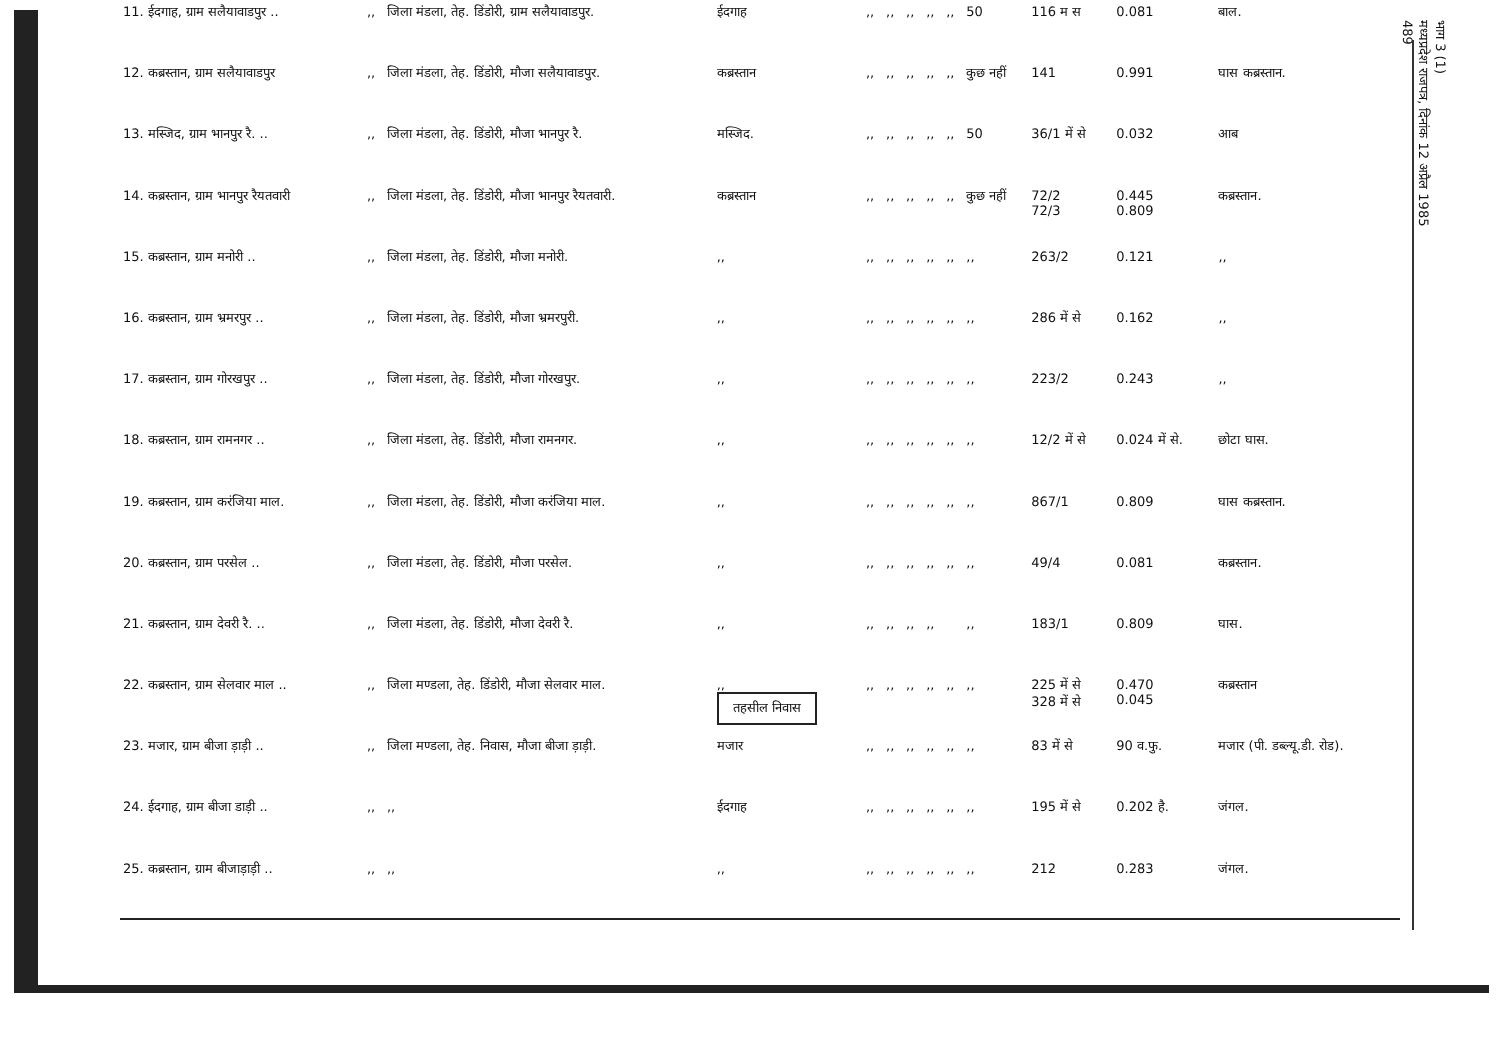| 11. ईदगाह, ग्राम सलैयावाडपुर .. | ,, | जिला मंडला, तेह. डिंडोरी, ग्राम सलैयावाडपुर. | ईदगाह | ,, | ,, | ,, | ,, | ,, | 50 | 116 म स | 0.081 | बाल. |
| 12. कब्रस्तान, ग्राम सलैयावाडपुर | ,, | जिला मंडला, तेह. डिंडोरी, मौजा सलैयावाडपुर. | कब्रस्तान | ,, | ,, | ,, | ,, | ,, | कुछ नहीं | 141 | 0.991 | घास कब्रस्तान. |
| 13. मस्जिद, ग्राम भानपुर रै. .. | ,, | जिला मंडला, तेह. डिंडोरी, मौजा भानपुर रै. | मस्जिद. | ,, | ,, | ,, | ,, | ,, | 50 | 36/1 में से | 0.032 | आब |
| 14. कब्रस्तान, ग्राम भानपुर रैयतवारी | ,, | जिला मंडला, तेह. डिंडोरी, मौजा भानपुर रैयतवारी. | कब्रस्तान | ,, | ,, | ,, | ,, | ,, | कुछ नहीं | 72/2 72/3 | 0.445 0.809 | कब्रस्तान. |
| 15. कब्रस्तान, ग्राम मनोरी .. | ,, | जिला मंडला, तेह. डिंडोरी, मौजा मनोरी. | ,, | ,, | ,, | ,, | ,, | ,, | ,, | 263/2 | 0.121 | ,, |
| 16. कब्रस्तान, ग्राम भ्रमरपुर .. | ,, | जिला मंडला, तेह. डिंडोरी, मौजा भ्रमरपुरी. | ,, | ,, | ,, | ,, | ,, | ,, | ,, | 286 में से | 0.162 | ,, |
| 17. कब्रस्तान, ग्राम गोरखपुर .. | ,, | जिला मंडला, तेह. डिंडोरी, मौजा गोरखपुर. | ,, | ,, | ,, | ,, | ,, | ,, | ,, | 223/2 | 0.243 | ,, |
| 18. कब्रस्तान, ग्राम रामनगर .. | ,, | जिला मंडला, तेह. डिंडोरी, मौजा रामनगर. | ,, | ,, | ,, | ,, | ,, | ,, | ,, | 12/2 में से | 0.024 में से. | छोटा घास. |
| 19. कब्रस्तान, ग्राम करंजिया माल. | ,, | जिला मंडला, तेह. डिंडोरी, मौजा करंजिया माल. | ,, | ,, | ,, | ,, | ,, | ,, | ,, | 867/1 | 0.809 | घास कब्रस्तान. |
| 20. कब्रस्तान, ग्राम परसेल .. | ,, | जिला मंडला, तेह. डिंडोरी, मौजा परसेल. | ,, | ,, | ,, | ,, | ,, | ,, | ,, | 49/4 | 0.081 | कब्रस्तान. |
| 21. कब्रस्तान, ग्राम देवरी रै. .. | ,, | जिला मंडला, तेह. डिंडोरी, मौजा देवरी रै. | ,, | ,, | ,, | ,, | ,, | | ,, | 183/1 | 0.809 | घास. |
| 22. कब्रस्तान, ग्राम सेलवार माल .. | ,, | जिला मण्डला, तेह. डिंडोरी, मौजा सेलवार माल. | ,, तहसील निवास | ,, | ,, | ,, | ,, | ,, | ,, | 225 में से 328 में से | 0.470 0.045 | कब्रस्तान |
| 23. मजार, ग्राम बीजा ड़ाड़ी .. | ,, | जिला मण्डला, तेह. निवास, मौजा बीजा ड़ाड़ी. | मजार | ,, | ,, | ,, | ,, | ,, | ,, | 83 में से | 90 व.फु. | मजार (पी. डब्ल्यू.डी. रोड). |
| 24. ईदगाह, ग्राम बीजा डाड़ी .. | ,, | ,, | ईदगाह | ,, | ,, | ,, | ,, | ,, | ,, | 195 में से | 0.202 है. | जंगल. |
| 25. कब्रस्तान, ग्राम बीजाड़ाड़ी .. | ,, | ,, | ,, | ,, | ,, | ,, | ,, | ,, | ,, | 212 | 0.283 | जंगल. |
भाग 3 (1)
मध्यप्रदेश राजपत्र, दिनांक 12 अप्रैल 1985
489